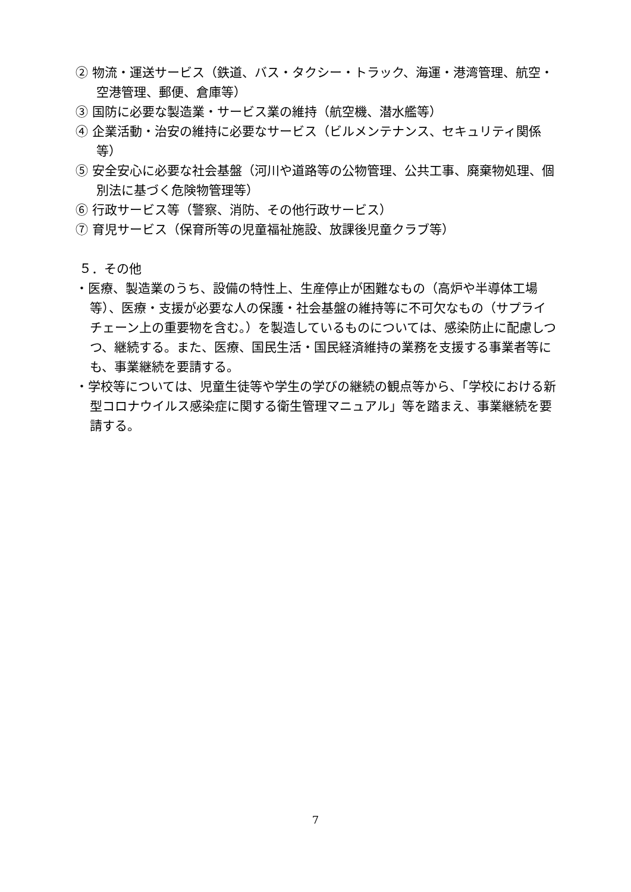② 物流・運送サービス（鉄道、バス・タクシー・トラック、海運・港湾管理、航空・空港管理、郵便、倉庫等）
③ 国防に必要な製造業・サービス業の維持（航空機、潜水艦等）
④ 企業活動・治安の維持に必要なサービス（ビルメンテナンス、セキュリティ関係等）
⑤ 安全安心に必要な社会基盤（河川や道路等の公物管理、公共工事、廃棄物処理、個別法に基づく危険物管理等）
⑥ 行政サービス等（警察、消防、その他行政サービス）
⑦ 育児サービス（保育所等の児童福祉施設、放課後児童クラブ等）
５．その他
・医療、製造業のうち、設備の特性上、生産停止が困難なもの（高炉や半導体工場等）、医療・支援が必要な人の保護・社会基盤の維持等に不可欠なもの（サプライチェーン上の重要物を含む。）を製造しているものについては、感染防止に配慮しつつ、継続する。また、医療、国民生活・国民経済維持の業務を支援する事業者等にも、事業継続を要請する。
・学校等については、児童生徒等や学生の学びの継続の観点等から、「学校における新型コロナウイルス感染症に関する衛生管理マニュアル」等を踏まえ、事業継続を要請する。
7